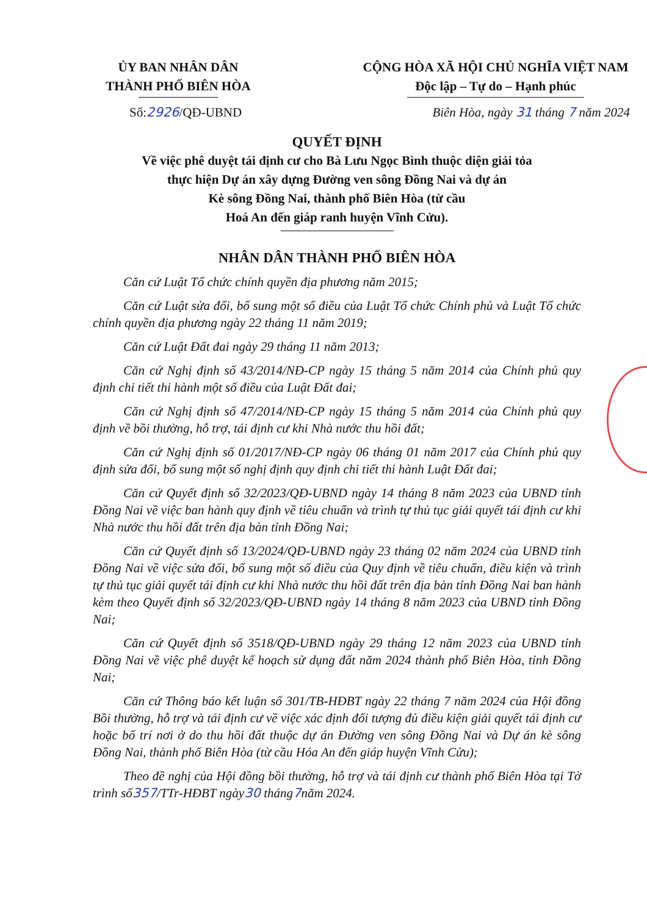ỦY BAN NHÂN DÂN
THÀNH PHỐ BIÊN HÒA
CỘNG HÒA XÃ HỘI CHỦ NGHĨA VIỆT NAM
Độc lập – Tự do – Hạnh phúc
Số:2926/QĐ-UBND Biên Hòa, ngày 31 tháng 7 năm 2024
QUYẾT ĐỊNH
Về việc phê duyệt tái định cư cho Bà Lưu Ngọc Bình thuộc diện giải tỏa
thực hiện Dự án xây dựng Đường ven sông Đồng Nai và dự án
Kè sông Đồng Nai, thành phố Biên Hòa (từ cầu
Hoá An đến giáp ranh huyện Vĩnh Cửu).
NHÂN DÂN THÀNH PHỐ BIÊN HÒA
Căn cứ Luật Tổ chức chính quyền địa phương năm 2015;
Căn cứ Luật sửa đổi, bổ sung một số điều của Luật Tổ chức Chính phủ và Luật Tổ chức chính quyền địa phương ngày 22 tháng 11 năm 2019;
Căn cứ Luật Đất đai ngày 29 tháng 11 năm 2013;
Căn cứ Nghị định số 43/2014/NĐ-CP ngày 15 tháng 5 năm 2014 của Chính phủ quy định chi tiết thi hành một số điều của Luật Đất đai;
Căn cứ Nghị định số 47/2014/NĐ-CP ngày 15 tháng 5 năm 2014 của Chính phủ quy định về bồi thường, hỗ trợ, tái định cư khi Nhà nước thu hồi đất;
Căn cứ Nghị định số 01/2017/NĐ-CP ngày 06 tháng 01 năm 2017 của Chính phủ quy định sửa đổi, bổ sung một số nghị định quy định chi tiết thi hành Luật Đất đai;
Căn cứ Quyết định số 32/2023/QĐ-UBND ngày 14 tháng 8 năm 2023 của UBND tỉnh Đồng Nai về việc ban hành quy định về tiêu chuẩn và trình tự thủ tục giải quyết tái định cư khi Nhà nước thu hồi đất trên địa bàn tỉnh Đồng Nai;
Căn cứ Quyết định số 13/2024/QĐ-UBND ngày 23 tháng 02 năm 2024 của UBND tỉnh Đồng Nai về việc sửa đổi, bổ sung một số điều của Quy định về tiêu chuẩn, điều kiện và trình tự thủ tục giải quyết tái định cư khi Nhà nước thu hồi đất trên địa bàn tỉnh Đồng Nai ban hành kèm theo Quyết định số 32/2023/QĐ-UBND ngày 14 tháng 8 năm 2023 của UBND tỉnh Đồng Nai;
Căn cứ Quyết định số 3518/QĐ-UBND ngày 29 tháng 12 năm 2023 của UBND tỉnh Đồng Nai về việc phê duyệt kế hoạch sử dụng đất năm 2024 thành phố Biên Hòa, tỉnh Đồng Nai;
Căn cứ Thông báo kết luận số 301/TB-HĐBT ngày 22 tháng 7 năm 2024 của Hội đồng Bồi thường, hỗ trợ và tái định cư về việc xác định đối tượng đủ điều kiện giải quyết tái định cư hoặc bố trí nơi ở do thu hồi đất thuộc dự án Đường ven sông Đồng Nai và Dự án kè sông Đồng Nai, thành phố Biên Hòa (từ cầu Hóa An đến giáp huyện Vĩnh Cửu);
Theo đề nghị của Hội đồng bồi thường, hỗ trợ và tái định cư thành phố Biên Hòa tại Tờ trình số357/TTr-HĐBT ngày30 tháng7năm 2024.